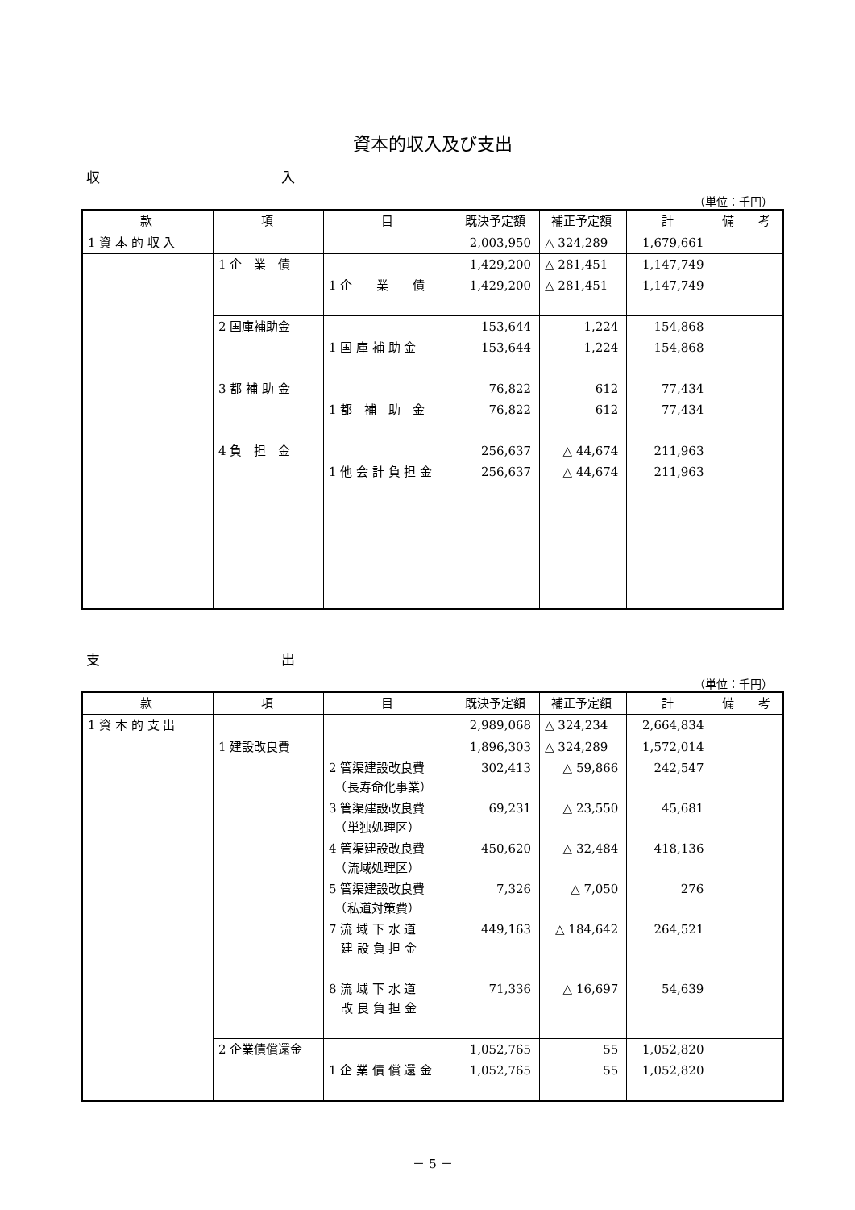資本的収入及び支出
収 入
（単位：千円）
| 款 | 項 | 目 | 既決予定額 | 補正予定額 | 計 | 備 考 |
| --- | --- | --- | --- | --- | --- | --- |
| 1 資 本 的 収 入 | | | 2,003,950 | △ 324,289 | 1,679,661 | |
| | 1 企 業 債 | | 1,429,200 | △ 281,451 | 1,147,749 | |
| | | 1 企 業 債 | 1,429,200 | △ 281,451 | 1,147,749 | |
| | 2 国庫補助金 | | 153,644 | 1,224 | 154,868 | |
| | | 1 国 庫 補 助 金 | 153,644 | 1,224 | 154,868 | |
| | 3 都 補 助 金 | | 76,822 | 612 | 77,434 | |
| | | 1 都 補 助 金 | 76,822 | 612 | 77,434 | |
| | 4 負 担 金 | | 256,637 | △ 44,674 | 211,963 | |
| | | 1 他 会 計 負 担 金 | 256,637 | △ 44,674 | 211,963 | |
支 出
（単位：千円）
| 款 | 項 | 目 | 既決予定額 | 補正予定額 | 計 | 備 考 |
| --- | --- | --- | --- | --- | --- | --- |
| 1 資 本 的 支 出 | | | 2,989,068 | △ 324,234 | 2,664,834 | |
| | 1 建設改良費 | | 1,896,303 | △ 324,289 | 1,572,014 | |
| | | 2 管渠建設改良費 （長寿命化事業） | 302,413 | △ 59,866 | 242,547 | |
| | | 3 管渠建設改良費 （単独処理区） | 69,231 | △ 23,550 | 45,681 | |
| | | 4 管渠建設改良費 （流域処理区） | 450,620 | △ 32,484 | 418,136 | |
| | | 5 管渠建設改良費 （私道対策費） | 7,326 | △ 7,050 | 276 | |
| | | 7 流 域 下 水 道 建 設 負 担 金 | 449,163 | △ 184,642 | 264,521 | |
| | | 8 流 域 下 水 道 改 良 負 担 金 | 71,336 | △ 16,697 | 54,639 | |
| | 2 企業債償還金 | | 1,052,765 | 55 | 1,052,820 | |
| | | 1 企 業 債 償 還 金 | 1,052,765 | 55 | 1,052,820 | |
－ 5 －